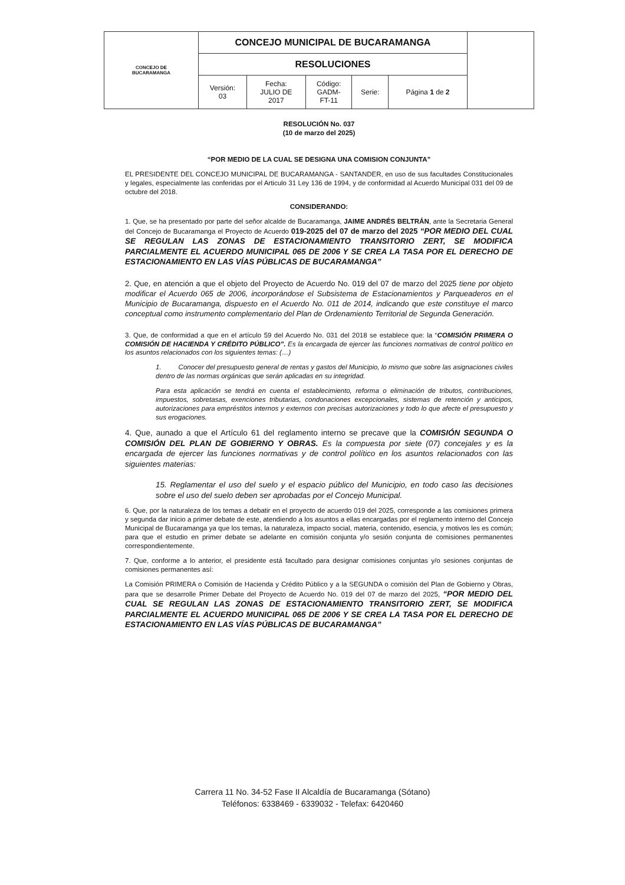| CONCEJO DE BUCARAMANGA | CONCEJO MUNICIPAL DE BUCARAMANGA | | | | | |
| | RESOLUCIONES | | | | | |
| | Versión: 03 | Fecha: JULIO DE 2017 | Código: GADM- FT-11 | Serie: | Página 1 de 2 | |
RESOLUCIÓN No. 037
(10 de marzo del 2025)
“POR MEDIO DE LA CUAL SE DESIGNA UNA COMISION CONJUNTA”
EL PRESIDENTE DEL CONCEJO MUNICIPAL DE BUCARAMANGA - SANTANDER, en uso de sus facultades Constitucionales y legales, especialmente las conferidas por el Articulo 31 Ley 136 de 1994, y de conformidad al Acuerdo Municipal 031 del 09 de octubre del 2018.
CONSIDERANDO:
1. Que, se ha presentado por parte del señor alcalde de Bucaramanga, JAIME ANDRÉS BELTRÁN, ante la Secretaria General del Concejo de Bucaramanga el Proyecto de Acuerdo 019-2025 del 07 de marzo del 2025 “POR MEDIO DEL CUAL SE REGULAN LAS ZONAS DE ESTACIONAMIENTO TRANSITORIO ZERT, SE MODIFICA PARCIALMENTE EL ACUERDO MUNICIPAL 065 DE 2006 Y SE CREA LA TASA POR EL DERECHO DE ESTACIONAMIENTO EN LAS VÍAS PÚBLICAS DE BUCARAMANGA”
2. Que, en atención a que el objeto del Proyecto de Acuerdo No. 019 del 07 de marzo del 2025 tiene por objeto modificar el Acuerdo 065 de 2006, incorporándose el Subsistema de Estacionamientos y Parqueaderos en el Municipio de Bucaramanga, dispuesto en el Acuerdo No. 011 de 2014, indicando que este constituye el marco conceptual como instrumento complementario del Plan de Ordenamiento Territorial de Segunda Generación.
3. Que, de conformidad a que en el artículo 59 del Acuerdo No. 031 del 2018 se establece que: la “COMISIÓN PRIMERA O COMISIÓN DE HACIENDA Y CRÉDITO PÚBLICO”. Es la encargada de ejercer las funciones normativas de control político en los asuntos relacionados con los siguientes temas: (…)
1. Conocer del presupuesto general de rentas y gastos del Municipio, lo mismo que sobre las asignaciones civiles dentro de las normas orgánicas que serán aplicadas en su integridad.
Para esta aplicación se tendrá en cuenta el establecimiento, reforma o eliminación de tributos, contribuciones, impuestos, sobretasas, exenciones tributarias, condonaciones excepcionales, sistemas de retención y anticipos, autorizaciones para empréstitos internos y externos con precisas autorizaciones y todo lo que afecte el presupuesto y sus erogaciones.
4. Que, aunado a que el Artículo 61 del reglamento interno se precave que la COMISIÓN SEGUNDA O COMISIÓN DEL PLAN DE GOBIERNO Y OBRAS. Es la compuesta por siete (07) concejales y es la encargada de ejercer las funciones normativas y de control político en los asuntos relacionados con las siguientes materias:
15. Reglamentar el uso del suelo y el espacio público del Municipio, en todo caso las decisiones sobre el uso del suelo deben ser aprobadas por el Concejo Municipal.
6. Que, por la naturaleza de los temas a debatir en el proyecto de acuerdo 019 del 2025, corresponde a las comisiones primera y segunda dar inicio a primer debate de este, atendiendo a los asuntos a ellas encargadas por el reglamento interno del Concejo Municipal de Bucaramanga ya que los temas, la naturaleza, impacto social, materia, contenido, esencia, y motivos les es común; para que el estudio en primer debate se adelante en comisión conjunta y/o sesión conjunta de comisiones permanentes correspondientemente.
7. Que, conforme a lo anterior, el presidente está facultado para designar comisiones conjuntas y/o sesiones conjuntas de comisiones permanentes así:
La Comisión PRIMERA o Comisión de Hacienda y Crédito Público y a la SEGUNDA o comisión del Plan de Gobierno y Obras, para que se desarrolle Primer Debate del Proyecto de Acuerdo No. 019 del 07 de marzo del 2025, “POR MEDIO DEL CUAL SE REGULAN LAS ZONAS DE ESTACIONAMIENTO TRANSITORIO ZERT, SE MODIFICA PARCIALMENTE EL ACUERDO MUNICIPAL 065 DE 2006 Y SE CREA LA TASA POR EL DERECHO DE ESTACIONAMIENTO EN LAS VÍAS PÚBLICAS DE BUCARAMANGA”
Carrera 11 No. 34-52 Fase II Alcaldía de Bucaramanga (Sótano)
Teléfonos: 6338469 - 6339032 - Telefax: 6420460